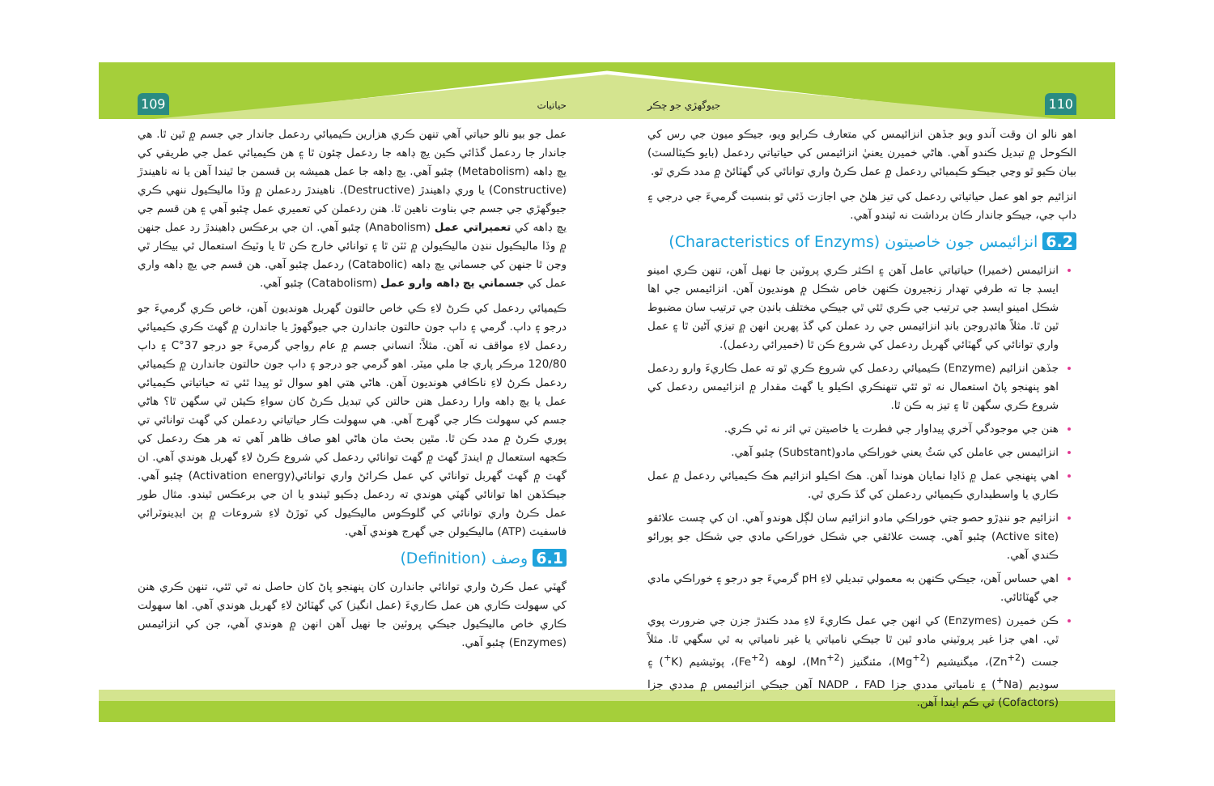حياتيات 109
عمل جو بيو نالو حياتي آهي تنهن ڪري هزارين ڪيميائي ردعمل جاندار جي جسم ۾ ٿين ٿا. هي جاندار جا ردعمل گڏائي ڪين يچ ڊاهه جا ردعمل چئون ٿا ۽ هن ڪيميائي عمل جي طريقي کي يچ ڊاهه (Metabolism) چئبو آهي. يچ ڊاهه جا عمل هميشه ٻن قسمن جا ٿيندا آهن يا نه ناهيندڙ (Constructive) يا وري ڊاهيندڙ (Destructive). ناهيندڙ ردعملن ۾ وڏا ماليڪيول ننهي ڪري جيوگهڙي جي جسم جي بناوت ناهين ٿا. هنن ردعملن کي تعميري عمل چئبو آهي ۽ هن قسم جي يچ ڊاهه کي تعميراتي عمل (Anabolism) چئبو آهي. ان جي برعڪس ڊاهيندڙ رد عمل جنهن ۾ وڏا ماليڪيول ننڍن ماليڪيولن ۾ ٽٽن ٿا ۽ توانائي خارج ڪن ٿا يا وٽيڪ استعمال ٿي بيڪار ٿي وڃن ٿا جنهن کي جسماني يچ ڊاهه (Catabolic) ردعمل چئبو آهي. هن قسم جي يچ ڊاهه واري عمل کي جسماني يچ ڊاهه وارو عمل (Catabolism) چئبو آهي.
ڪيميائي ردعمل کي ڪرڻ لاءِ ڪي خاص حالتون گهربل هونديون آهن، خاص ڪري گرميءَ جو درجو ۽ داٻ. گرمي ۽ داٻ جون حالتون جاندارن جي جيوگهوڙ يا جاندارن ۾ گهٽ ڪري ڪيميائي ردعمل لاءِ مواقف نه آهن. مثلاً: انساني جسم ۾ عام رواجي گرميءَ جو درجو 37°C ۽ داٻ 120/80 مرڪر پاري جا ملي ميٽر. اهو گرمي جو درجو ۽ داٻ جون حالتون جاندارن ۾ ڪيميائي ردعمل ڪرڻ لاءِ ناڪافي هونديون آهن. هاڻي هتي اهو سوال ٿو پيدا ٿئي ته حياتياتي ڪيميائي عمل يا يچ ڊاهه وارا ردعمل هنن حالتن کي تبديل ڪرڻ کان سواءِ ڪيئن ٿي سگهن ٿا؟ هاڻي جسم کي سهولت ڪار جي گهرج آهي. هي سهولت ڪار حياتياتي ردعملن کي گهٽ توانائي تي پوري ڪرڻ ۾ مدد ڪن ٿا. مٿين بحث مان هاڻي اهو صاف ظاهر آهي ته هر هڪ ردعمل کي ڪجهه استعمال ۾ ايندڙ گهٽ ۾ گهٽ توانائي ردعمل کي شروع ڪرڻ لاءِ گهربل هوندي آهي. ان گهٽ ۾ گهٽ گهربل توانائي کي عمل ڪرائڻ واري توانائي(Activation energy) چئبو آهي. جيڪڏهن اها توانائي گهٽي هوندي ته ردعمل ڍڪيو ٿيندو يا ان جي برعڪس ٿيندو. مثال طور عمل ڪرڻ واري توانائي کي گلوڪوس ماليڪيول کي ٽوڙڻ لاءِ شروعات ۾ ٻن ايڊينوٽرائي فاسفيٽ (ATP) ماليڪيولن جي گهرج هوندي آهي.
6.1 وصف (Definition)
گهٽي عمل ڪرڻ واري توانائي جاندارن کان پنهنجو پاڻ کان حاصل نه ٿي ٿئي، تنهن ڪري هنن کي سهولت ڪاري هن عمل ڪاريءَ (عمل انگيز) کي گهٽائڻ لاءِ گهربل هوندي آهي. اها سهولت ڪاري خاص ماليڪيول جيڪي پروٽين جا نهيل آهن انهن ۾ هوندي آهي، جن کي انزائيمس (Enzymes) چئبو آهي.
110 جيوگهڙي جو چڪر
اهو نالو ان وقت آندو ويو جڏهن انزائيمس کي متعارف ڪرايو ويو، جيڪو ميون جي رس کي الڪوحل ۾ تبديل ڪندو آهي. هاڻي خميرن يعنيٰ انزائيمس کي حياتياتي ردعمل (بايو ڪيٽالسٽ) بيان ڪيو ٿو وڃي جيڪو ڪيميائي ردعمل ۾ عمل ڪرڻ واري توانائي کي گهٽائڻ ۾ مدد ڪري ٿو.
انزائيم جو اهو عمل حياتياتي ردعمل کي تيز هلڻ جي اجازت ڏئي ٿو بنسبت گرميءَ جي درجي ۽ داٻ جي، جيڪو جاندار ڪان برداشت نه ٿيندو آهي.
6.2 انزائيمس جون خاصيتون (Characteristics of Enzyms)
انزائيمس (خميرا) حياتياتي عامل آهن ۽ اڪثر ڪري پروٽين جا نهيل آهن، تنهن ڪري امينو ايسڊ جا ته طرفي تهدار زنجيرون ڪنهن خاص شڪل ۾ هونديون آهن. انزائيمس جي اها شڪل امينو ايسڊ جي ترتيب جي ڪري ٿئي ٿي جيڪي مختلف بانڊن جي ترتيب سان مضبوط ٿين ٿا. مثلاً هائڊروجن بانڊ انزائيمس جي رد عملن کي گڏ پهرين انهن ۾ تيزي آڻين ٿا ۽ عمل واري توانائي کي گهٽائي گهربل ردعمل کي شروع ڪن ٿا (خميرائي ردعمل).
جڏهن انزائيم (Enzyme) ڪيميائي ردعمل کي شروع ڪري ٿو ته عمل ڪاريءَ وارو ردعمل اهو پنهنجو پاڻ استعمال نه ٿو ٿئي تنهنڪري اڪيلو يا گهٽ مقدار ۾ انزائيمس ردعمل کي شروع ڪري سگهن ٿا ۽ تيز به ڪن ٿا.
هنن جي موجودگي آخري پيداوار جي فطرت يا خاصيتن تي اثر نه ٿي ڪري.
انزائيمس جي عاملن کي سَٽُ يعني خوراڪي مادو(Substant) چئبو آهي.
اهي پنهنجي عمل ۾ ڏاڍا نمايان هوندا آهن. هڪ اڪيلو انزائيم هڪ ڪيميائي ردعمل ۾ عمل ڪاري يا واسطيداري ڪيميائي ردعملن کي گڏ ڪري ٿي.
انزائيم جو ننڍڙو حصو جتي خوراڪي مادو انزائيم سان لڳل هوندو آهي. ان کي چست علائقو (Active site) چئبو آهي. چست علائقي جي شڪل خوراڪي مادي جي شڪل جو پورائو ڪندي آهي.
اهي حساس آهن، جيڪي ڪنهن به معمولي تبديلي لاءِ pH گرميءَ جو درجو ۽ خوراڪي مادي جي گهٽائائي.
ڪن خميرن (Enzymes) کي انهن جي عمل ڪاريءَ لاءِ مدد ڪندڙ جزن جي ضرورت پوي ٿي. اهي جزا غير پروٽيني مادو ٿين ٿا جيڪي نامياتي يا غير نامياتي به ٿي سگهي ٿا. مثلاً جست (Zn<sup>+2</sup>)، ميگنيشيم (Mg<sup>+2</sup>)، مئنگنيز (Mn<sup>+2</sup>)، لوهه (Fe<sup>+2</sup>)، پوٽيشيم (K<sup>+</sup>) ۽ سوڊيم (Na<sup>+</sup>) ۽ نامياتي مددي جزا NADP ، FAD آهن جيڪي انزائيمس ۾ مددي جزا (Cofactors) ٿي ڪم ايندا آهن.